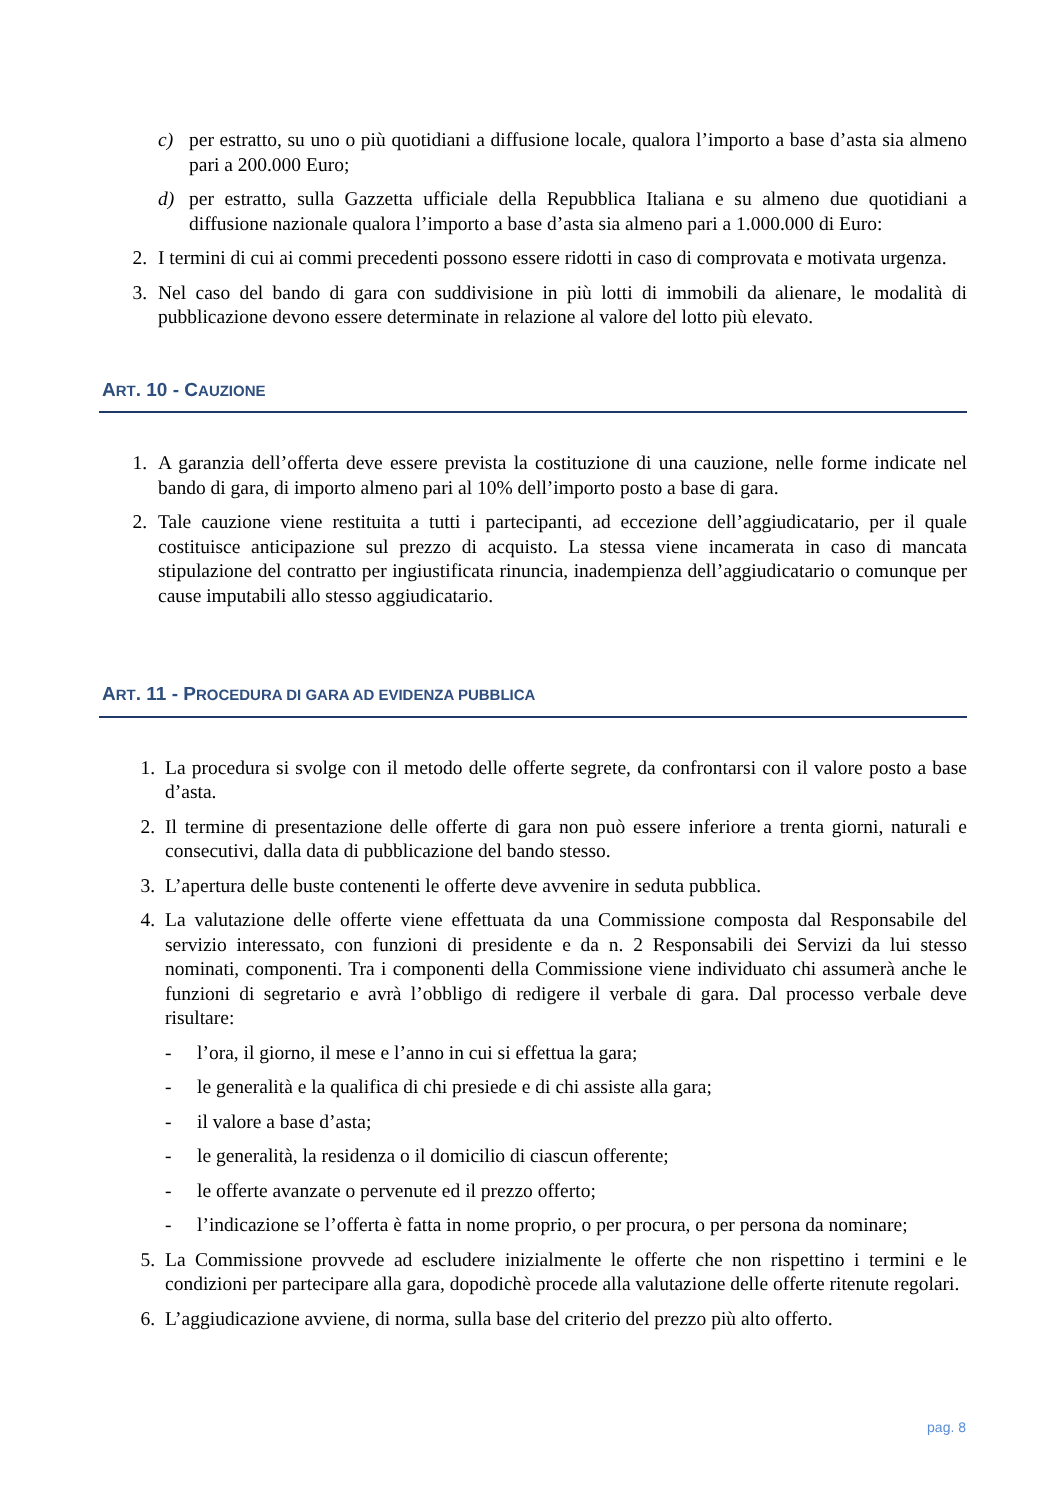c) per estratto, su uno o più quotidiani a diffusione locale, qualora l’importo a base d’asta sia almeno pari a 200.000 Euro;
d) per estratto, sulla Gazzetta ufficiale della Repubblica Italiana e su almeno due quotidiani a diffusione nazionale qualora l’importo a base d’asta sia almeno pari a 1.000.000 di Euro:
2. I termini di cui ai commi precedenti possono essere ridotti in caso di comprovata e motivata urgenza.
3. Nel caso del bando di gara con suddivisione in più lotti di immobili da alienare, le modalità di pubblicazione devono essere determinate in relazione al valore del lotto più elevato.
ART. 10 - CAUZIONE
1. A garanzia dell’offerta deve essere prevista la costituzione di una cauzione, nelle forme indicate nel bando di gara, di importo almeno pari al 10% dell’importo posto a base di gara.
2. Tale cauzione viene restituita a tutti i partecipanti, ad eccezione dell’aggiudicatario, per il quale costituisce anticipazione sul prezzo di acquisto. La stessa viene incamerata in caso di mancata stipulazione del contratto per ingiustificata rinuncia, inadempienza dell’aggiudicatario o comunque per cause imputabili allo stesso aggiudicatario.
ART. 11 - PROCEDURA DI GARA AD EVIDENZA PUBBLICA
1. La procedura si svolge con il metodo delle offerte segrete, da confrontarsi con il valore posto a base d’asta.
2. Il termine di presentazione delle offerte di gara non può essere inferiore a trenta giorni, naturali e consecutivi, dalla data di pubblicazione del bando stesso.
3. L’apertura delle buste contenenti le offerte deve avvenire in seduta pubblica.
4. La valutazione delle offerte viene effettuata da una Commissione composta dal Responsabile del servizio interessato, con funzioni di presidente e da n. 2 Responsabili dei Servizi da lui stesso nominati, componenti. Tra i componenti della Commissione viene individuato chi assumerà anche le funzioni di segretario e avrà l’obbligo di redigere il verbale di gara. Dal processo verbale deve risultare:
- l’ora, il giorno, il mese e l’anno in cui si effettua la gara;
- le generalità e la qualifica di chi presiede e di chi assiste alla gara;
- il valore a base d’asta;
- le generalità, la residenza o il domicilio di ciascun offerente;
- le offerte avanzate o pervenute ed il prezzo offerto;
- l’indicazione se l’offerta è fatta in nome proprio, o per procura, o per persona da nominare;
5. La Commissione provvede ad escludere inizialmente le offerte che non rispettino i termini e le condizioni per partecipare alla gara, dopodichè procede alla valutazione delle offerte ritenute regolari.
6. L’aggiudicazione avviene, di norma, sulla base del criterio del prezzo più alto offerto.
pag. 8